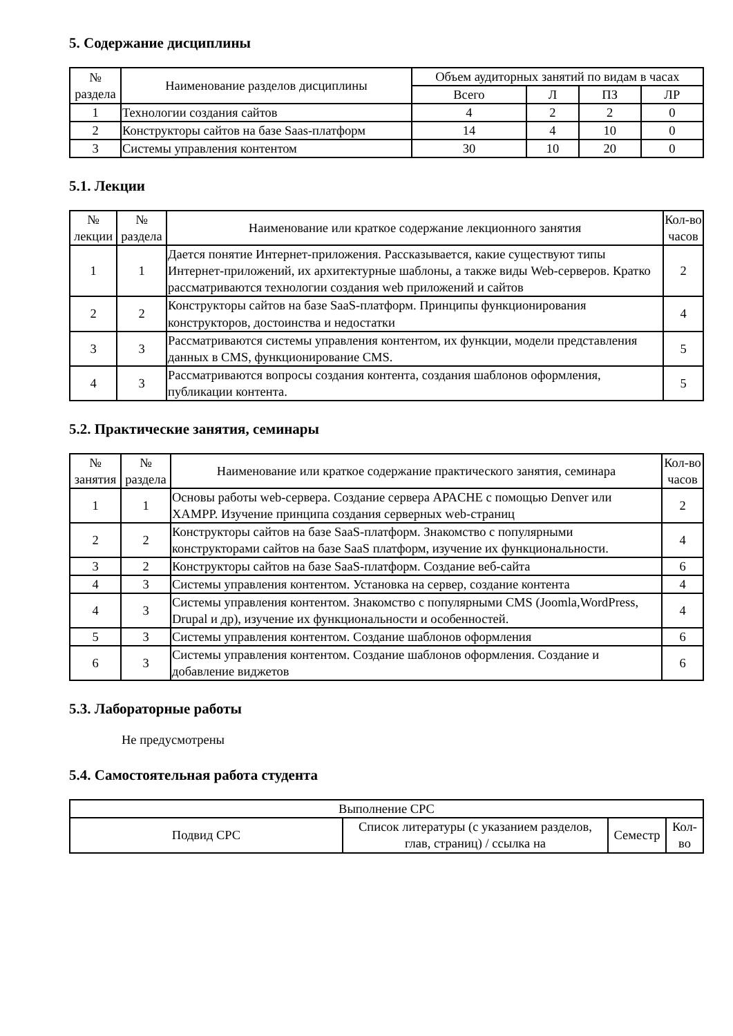5. Содержание дисциплины
| № раздела | Наименование разделов дисциплины | Объем аудиторных занятий по видам в часах | | | |
| --- | --- | --- | --- | --- | --- |
| | | Всего | Л | ПЗ | ЛР |
| 1 | Технологии создания сайтов | 4 | 2 | 2 | 0 |
| 2 | Конструкторы сайтов на базе Saas-платформ | 14 | 4 | 10 | 0 |
| 3 | Системы управления контентом | 30 | 10 | 20 | 0 |
5.1. Лекции
| № лекции | № раздела | Наименование или краткое содержание лекционного занятия | Кол-во часов |
| --- | --- | --- | --- |
| 1 | 1 | Дается понятие Интернет-приложения. Рассказывается, какие существуют типы Интернет-приложений, их архитектурные шаблоны, а также виды Web-серверов. Кратко рассматриваются технологии создания web приложений и сайтов | 2 |
| 2 | 2 | Конструкторы сайтов на базе SaaS-платформ. Принципы функционирования конструкторов, достоинства и недостатки | 4 |
| 3 | 3 | Рассматриваются системы управления контентом, их функции, модели представления данных в CMS, функционирование CMS. | 5 |
| 4 | 3 | Рассматриваются вопросы создания контента, создания шаблонов оформления, публикации контента. | 5 |
5.2. Практические занятия, семинары
| № занятия | № раздела | Наименование или краткое содержание практического занятия, семинара | Кол-во часов |
| --- | --- | --- | --- |
| 1 | 1 | Основы работы web-сервера. Создание сервера APACHE с помощью Denver или XAMPP. Изучение принципа создания серверных web-страниц | 2 |
| 2 | 2 | Конструкторы сайтов на базе SaaS-платформ. Знакомство с популярными конструкторами сайтов на базе SaaS платформ, изучение их функциональности. | 4 |
| 3 | 2 | Конструкторы сайтов на базе SaaS-платформ. Создание веб-сайта | 6 |
| 4 | 3 | Системы управления контентом. Установка на сервер, создание контента | 4 |
| 4 | 3 | Системы управления контентом. Знакомство с популярными CMS (Joomla,WordPress, Drupal и др), изучение их функциональности и особенностей. | 4 |
| 5 | 3 | Системы управления контентом. Создание шаблонов оформления | 6 |
| 6 | 3 | Системы управления контентом. Создание шаблонов оформления. Создание и добавление виджетов | 6 |
5.3. Лабораторные работы
Не предусмотрены
5.4. Самостоятельная работа студента
| Выполнение СРС | | | |
| --- | --- | --- | --- |
| Подвид СРС | Список литературы (с указанием разделов, глав, страниц) / ссылка на | Семестр | Кол-во |